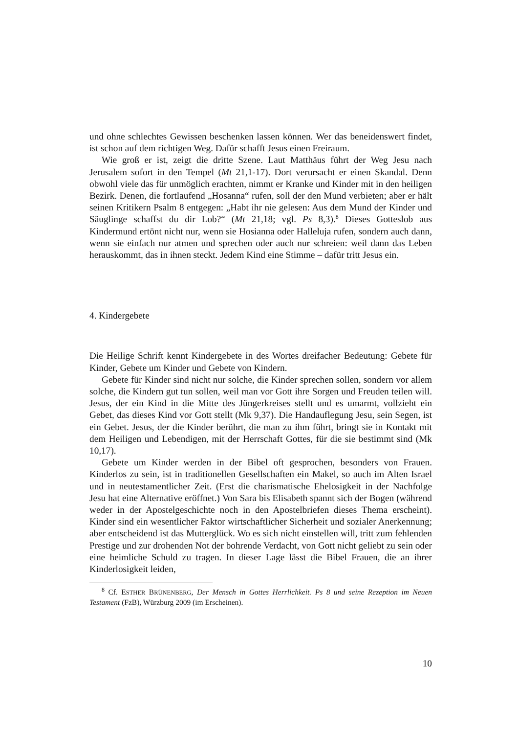und ohne schlechtes Gewissen beschenken lassen können. Wer das beneidenswert findet, ist schon auf dem richtigen Weg. Dafür schafft Jesus einen Freiraum.
Wie groß er ist, zeigt die dritte Szene. Laut Matthäus führt der Weg Jesu nach Jerusalem sofort in den Tempel (Mt 21,1-17). Dort verursacht er einen Skandal. Denn obwohl viele das für unmöglich erachten, nimmt er Kranke und Kinder mit in den heiligen Bezirk. Denen, die fortlaufend „Hosanna“ rufen, soll der den Mund verbieten; aber er hält seinen Kritikern Psalm 8 entgegen: „Habt ihr nie gelesen: Aus dem Mund der Kinder und Säuglinge schaffst du dir Lob?“ (Mt 21,18; vgl. Ps 8,3).<sup>8</sup> Dieses Gotteslob aus Kindermund ertönt nicht nur, wenn sie Hosianna oder Halleluja rufen, sondern auch dann, wenn sie einfach nur atmen und sprechen oder auch nur schreien: weil dann das Leben herauskommt, das in ihnen steckt. Jedem Kind eine Stimme – dafür tritt Jesus ein.
4. Kindergebete
Die Heilige Schrift kennt Kindergebete in des Wortes dreifacher Bedeutung: Gebete für Kinder, Gebete um Kinder und Gebete von Kindern.
Gebete für Kinder sind nicht nur solche, die Kinder sprechen sollen, sondern vor allem solche, die Kindern gut tun sollen, weil man vor Gott ihre Sorgen und Freuden teilen will. Jesus, der ein Kind in die Mitte des Jüngerkreises stellt und es umarmt, vollzieht ein Gebet, das dieses Kind vor Gott stellt (Mk 9,37). Die Handauflegung Jesu, sein Segen, ist ein Gebet. Jesus, der die Kinder berührt, die man zu ihm führt, bringt sie in Kontakt mit dem Heiligen und Lebendigen, mit der Herrschaft Gottes, für die sie bestimmt sind (Mk 10,17).
Gebete um Kinder werden in der Bibel oft gesprochen, besonders von Frauen. Kinderlos zu sein, ist in traditionellen Gesellschaften ein Makel, so auch im Alten Israel und in neutestamentlicher Zeit. (Erst die charismatische Ehelosigkeit in der Nachfolge Jesu hat eine Alternative eröffnet.) Von Sara bis Elisabeth spannt sich der Bogen (während weder in der Apostelgeschichte noch in den Apostelbriefen dieses Thema erscheint). Kinder sind ein wesentlicher Faktor wirtschaftlicher Sicherheit und sozialer Anerkennung; aber entscheidend ist das Mutterglück. Wo es sich nicht einstellen will, tritt zum fehlenden Prestige und zur drohenden Not der bohrende Verdacht, von Gott nicht geliebt zu sein oder eine heimliche Schuld zu tragen. In dieser Lage lässt die Bibel Frauen, die an ihrer Kinderlosigkeit leiden,
<sup>8</sup> Cf. ESTHER BRÜNENBERG, Der Mensch in Gottes Herrlichkeit. Ps 8 und seine Rezeption im Neuen Testament (FzB), Würzburg 2009 (im Erscheinen).
10